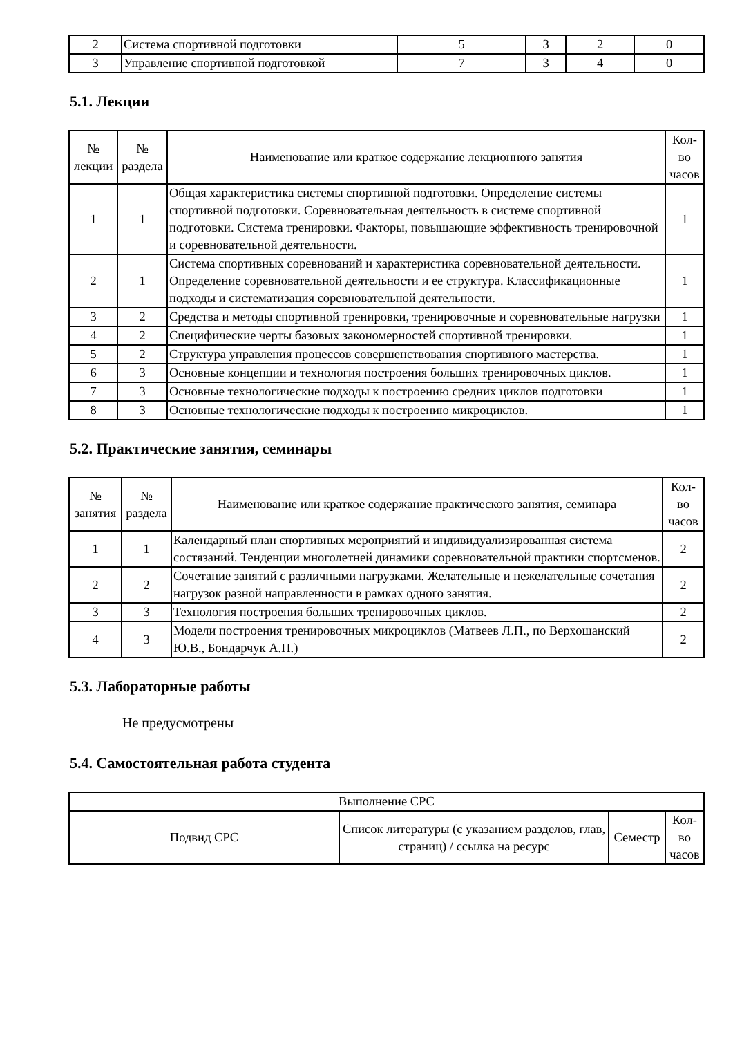| 2 | Система спортивной подготовки | 5 | 3 | 2 | 0 |
| 3 | Управление спортивной подготовкой | 7 | 3 | 4 | 0 |
5.1. Лекции
| № лекции | № раздела | Наименование или краткое содержание лекционного занятия | Кол- во часов |
| --- | --- | --- | --- |
| 1 | 1 | Общая характеристика системы спортивной подготовки. Определение системы спортивной подготовки. Соревновательная деятельность в системе спортивной подготовки. Система тренировки. Факторы, повышающие эффективность тренировочной и соревновательной деятельности. | 1 |
| 2 | 1 | Система спортивных соревнований и характеристика соревновательной деятельности. Определение соревновательной деятельности и ее структура. Классификационные подходы и систематизация соревновательной деятельности. | 1 |
| 3 | 2 | Средства и методы спортивной тренировки, тренировочные и соревновательные нагрузки | 1 |
| 4 | 2 | Специфические черты базовых закономерностей спортивной тренировки. | 1 |
| 5 | 2 | Структура управления процессов совершенствования спортивного мастерства. | 1 |
| 6 | 3 | Основные концепции и технология построения больших тренировочных циклов. | 1 |
| 7 | 3 | Основные технологические подходы к построению средних циклов подготовки | 1 |
| 8 | 3 | Основные технологические подходы к построению микроциклов. | 1 |
5.2. Практические занятия, семинары
| № занятия | № раздела | Наименование или краткое содержание практического занятия, семинара | Кол- во часов |
| --- | --- | --- | --- |
| 1 | 1 | Календарный план спортивных мероприятий и индивидуализированная система состязаний. Тенденции многолетней динамики соревновательной практики спортсменов. | 2 |
| 2 | 2 | Сочетание занятий с различными нагрузками. Желательные и нежелательные сочетания нагрузок разной направленности в рамках одного занятия. | 2 |
| 3 | 3 | Технология построения больших тренировочных циклов. | 2 |
| 4 | 3 | Модели построения тренировочных микроциклов (Матвеев Л.П., по Верхошанский Ю.В., Бондарчук А.П.) | 2 |
5.3. Лабораторные работы
Не предусмотрены
5.4. Самостоятельная работа студента
| Выполнение СРС | | | |
| --- | --- | --- | --- |
| Подвид СРС | Список литературы (с указанием разделов, глав, страниц) / ссылка на ресурс | Семестр | Кол- во часов |